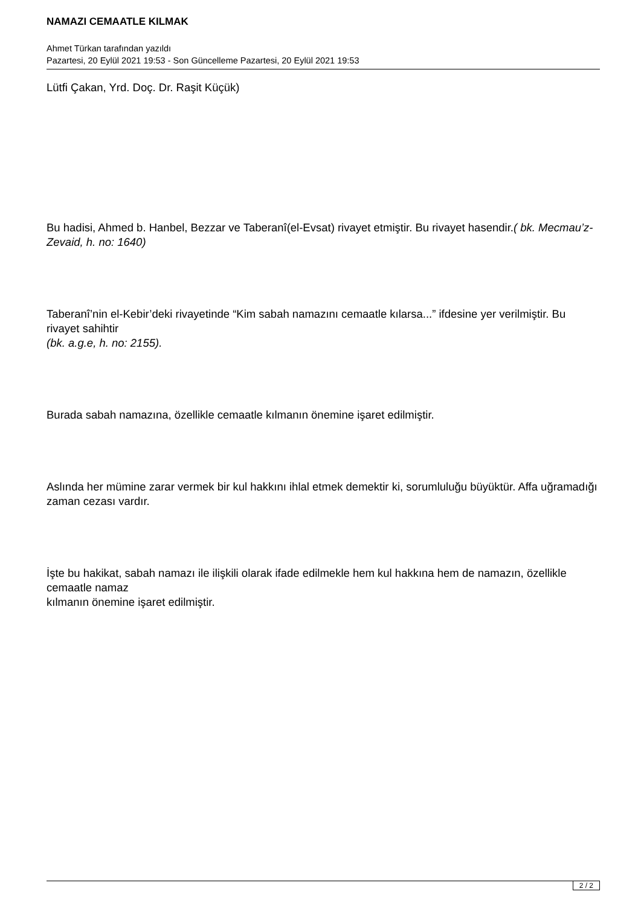NAMAZI CEMAATLE KILMAK
Ahmet Türkan tarafından yazıldı
Pazartesi, 20 Eylül 2021 19:53 - Son Güncelleme Pazartesi, 20 Eylül 2021 19:53
Lütfi Çakan, Yrd. Doç. Dr. Raşit Küçük)
Bu hadisi, Ahmed b. Hanbel, Bezzar ve Taberanî(el-Evsat) rivayet etmiştir. Bu rivayet hasendir.( bk. Mecmau’z-Zevaid, h. no: 1640)
Taberanî’nin el-Kebir’deki rivayetinde “Kim sabah namazını cemaatle kılarsa...” ifdesine yer verilmiştir. Bu rivayet sahihtir
(bk. a.g.e, h. no: 2155).
Burada sabah namazına, özellikle cemaatle kılmanın önemine işaret edilmiştir.
Aslında her mümine zarar vermek bir kul hakkını ihlal etmek demektir ki, sorumluluğu büyüktür. Affa uğramadığı zaman cezası vardır.
İşte bu hakikat, sabah namazı ile ilişkili olarak ifade edilmekle hem kul hakkına hem de namazın, özellikle cemaatle namaz
kılmanın önemine işaret edilmiştir.
2 / 2